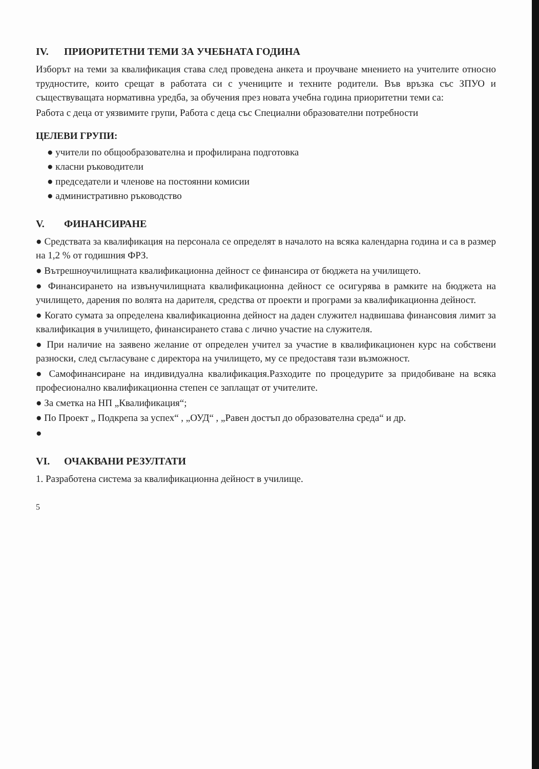IV. ПРИОРИТЕТНИ ТЕМИ ЗА УЧЕБНАТА ГОДИНА
Изборът на теми за квалификация става след проведена анкета и проучване мнението на учителите относно трудностите, които срещат в работата си с учениците и техните родители. Във връзка със ЗПУО и съществуващата нормативна уредба, за обучения през новата учебна година приоритетни теми са:
Работа с деца от уязвимите групи, Работа с деца със Специални образователни потребности
ЦЕЛЕВИ ГРУПИ:
● учители по общообразователна и профилирана подготовка
● класни ръководители
● председатели и членове на постоянни комисии
● административно ръководство
V. ФИНАНСИРАНЕ
● Средствата за квалификация на персонала се определят в началото на всяка календарна година и са в размер на 1,2 % от годишния ФРЗ.
● Вътрешноучилищната квалификационна дейност се финансира от бюджета на училището.
● Финансирането на извънучилищната квалификационна дейност се осигурява в рамките на бюджета на училището, дарения по волята на дарителя, средства от проекти и програми за квалификационна дейност.
● Когато сумата за определена квалификационна дейност на даден служител надвишава финансовия лимит за квалификация в училището, финансирането става с лично участие на служителя.
● При наличие на заявено желание от определен учител за участие в квалификационен курс на собствени разноски, след съгласуване с директора на училището, му се предоставя тази възможност.
● Самофинансиране на индивидуална квалификация.Разходите по процедурите за придобиване на всяка професионално квалификационна степен се заплащат от учителите.
● За сметка на НП „Квалификация“;
● По Проект „ Подкрепа за успех“ , „ОУД“ , „Равен достъп до образователна среда“ и др.
●
VI. ОЧАКВАНИ РЕЗУЛТАТИ
1. Разработена система за квалификационна дейност в училище.
5